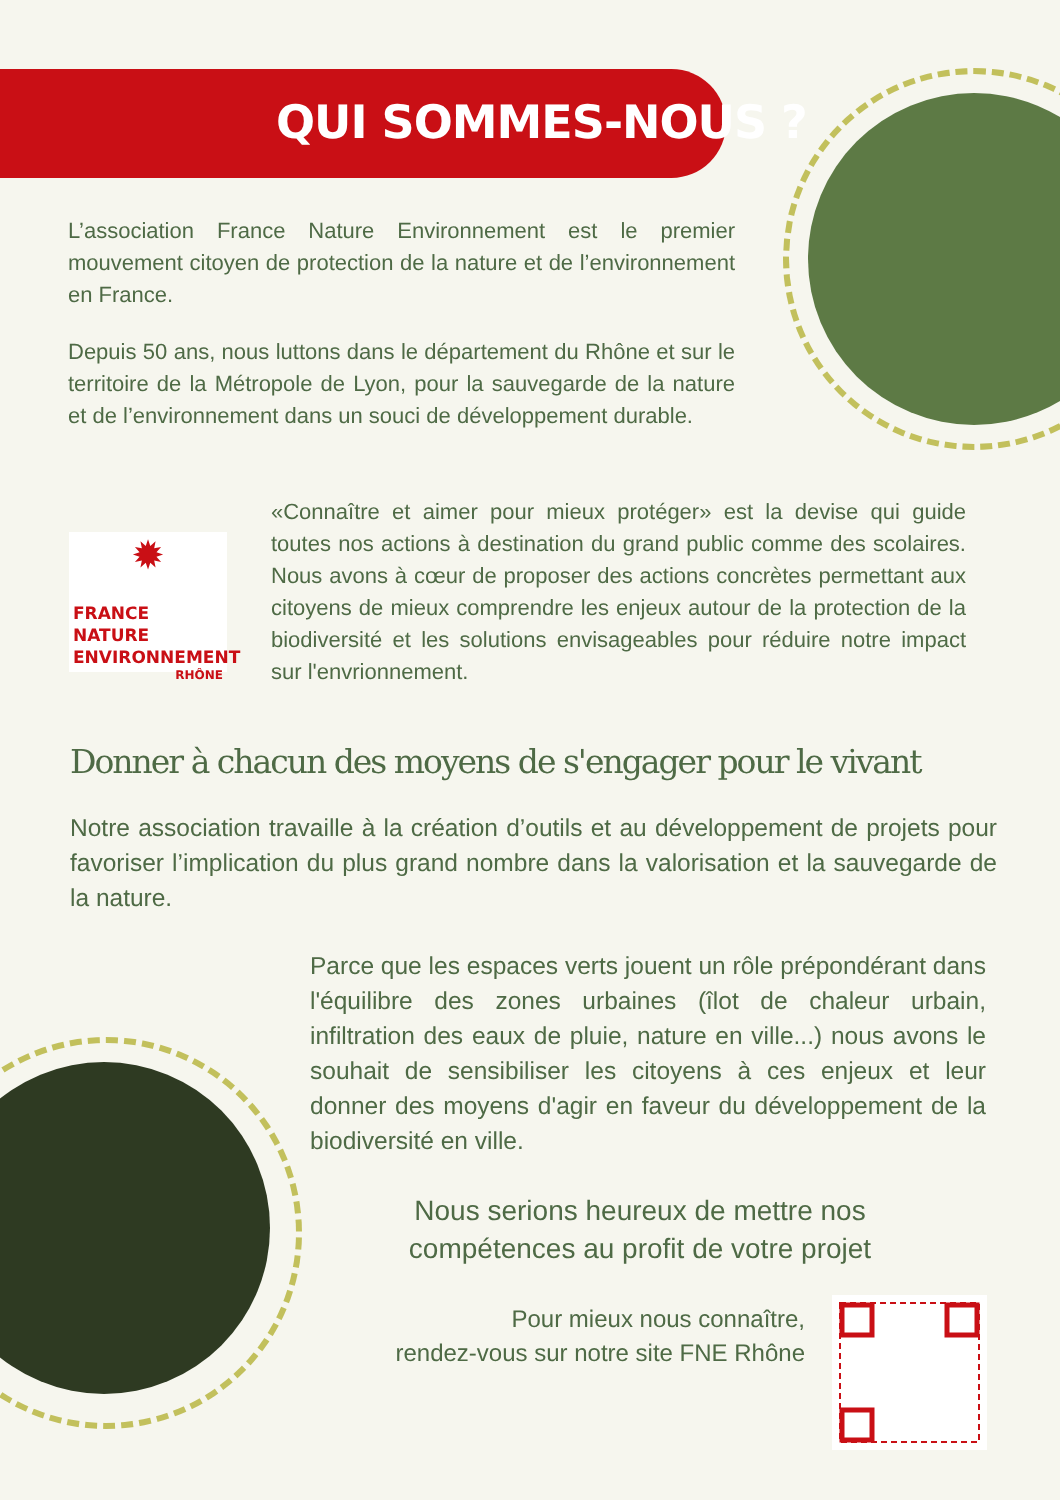QUI SOMMES-NOUS ?
L’association France Nature Environnement est le premier mouvement citoyen de protection de la nature et de l’environnement en France.
Depuis 50 ans, nous luttons dans le département du Rhône et sur le territoire de la Métropole de Lyon, pour la sauvegarde de la nature et de l’environnement dans un souci de développement durable.
✹
FRANCE NATURE
ENVIRONNEMENT
RHÔNE
«Connaître et aimer pour mieux protéger» est la devise qui guide toutes nos actions à destination du grand public comme des scolaires. Nous avons à cœur de proposer des actions concrètes permettant aux citoyens de mieux comprendre les enjeux autour de la protection de la biodiversité et les solutions envisageables pour réduire notre impact sur l'envrionnement.
Donner à chacun des moyens de s'engager pour le vivant
Notre association travaille à la création d’outils et au développement de projets pour favoriser l’implication du plus grand nombre dans la valorisation et la sauvegarde de la nature.
Parce que les espaces verts jouent un rôle prépondérant dans l'équilibre des zones urbaines (îlot de chaleur urbain, infiltration des eaux de pluie, nature en ville...) nous avons le souhait de sensibiliser les citoyens à ces enjeux et leur donner des moyens d'agir en faveur du développement de la biodiversité en ville.
Nous serions heureux de mettre nos compétences au profit de votre projet
Pour mieux nous connaître,
rendez-vous sur notre site FNE Rhône